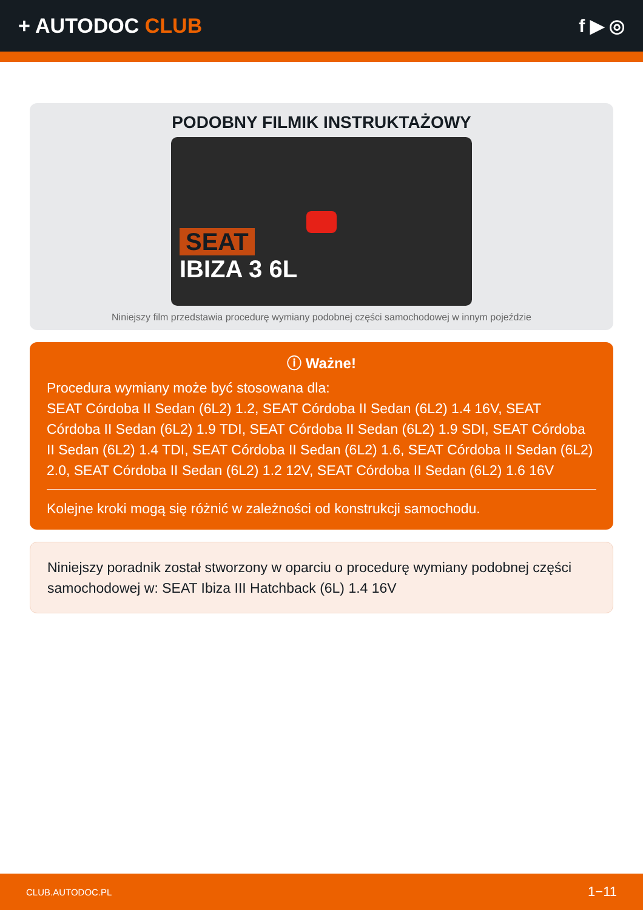+ AUTODOC CLUB f ▶ ◎
PODOBNY FILMIK INSTRUKTAŻOWY
SEAT
IBIZA 3 6L
Niniejszy film przedstawia procedurę wymiany podobnej części samochodowej w innym pojeździe
ⓘ Ważne!
Procedura wymiany może być stosowana dla:
SEAT Córdoba II Sedan (6L2) 1.2, SEAT Córdoba II Sedan (6L2) 1.4 16V, SEAT Córdoba II Sedan (6L2) 1.9 TDI, SEAT Córdoba II Sedan (6L2) 1.9 SDI, SEAT Córdoba II Sedan (6L2) 1.4 TDI, SEAT Córdoba II Sedan (6L2) 1.6, SEAT Córdoba II Sedan (6L2) 2.0, SEAT Córdoba II Sedan (6L2) 1.2 12V, SEAT Córdoba II Sedan (6L2) 1.6 16V
Kolejne kroki mogą się różnić w zależności od konstrukcji samochodu.
Niniejszy poradnik został stworzony w oparciu o procedurę wymiany podobnej części samochodowej w: SEAT Ibiza III Hatchback (6L) 1.4 16V
CLUB.AUTODOC.PL 1−11